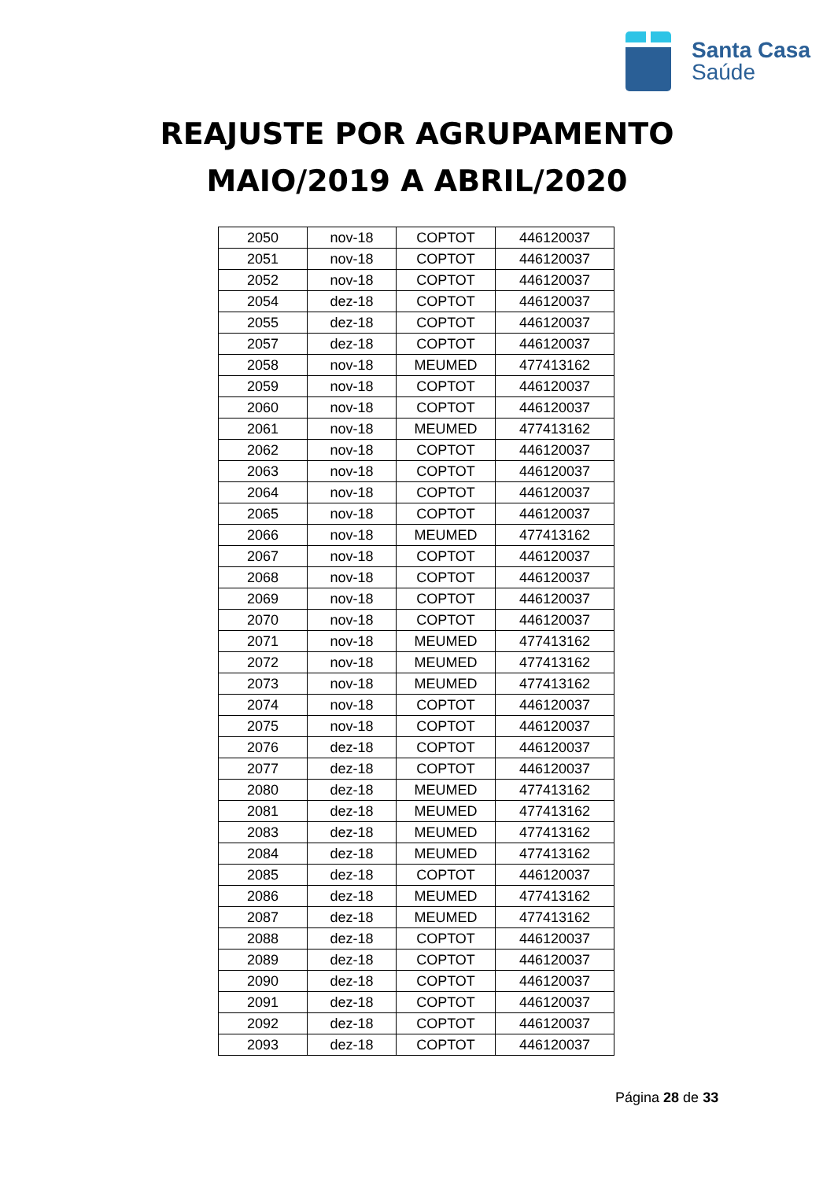Santa Casa
Saúde
REAJUSTE POR AGRUPAMENTO
MAIO/2019 A ABRIL/2020
| 2050 | nov-18 | COPTOT | 446120037 |
| 2051 | nov-18 | COPTOT | 446120037 |
| 2052 | nov-18 | COPTOT | 446120037 |
| 2054 | dez-18 | COPTOT | 446120037 |
| 2055 | dez-18 | COPTOT | 446120037 |
| 2057 | dez-18 | COPTOT | 446120037 |
| 2058 | nov-18 | MEUMED | 477413162 |
| 2059 | nov-18 | COPTOT | 446120037 |
| 2060 | nov-18 | COPTOT | 446120037 |
| 2061 | nov-18 | MEUMED | 477413162 |
| 2062 | nov-18 | COPTOT | 446120037 |
| 2063 | nov-18 | COPTOT | 446120037 |
| 2064 | nov-18 | COPTOT | 446120037 |
| 2065 | nov-18 | COPTOT | 446120037 |
| 2066 | nov-18 | MEUMED | 477413162 |
| 2067 | nov-18 | COPTOT | 446120037 |
| 2068 | nov-18 | COPTOT | 446120037 |
| 2069 | nov-18 | COPTOT | 446120037 |
| 2070 | nov-18 | COPTOT | 446120037 |
| 2071 | nov-18 | MEUMED | 477413162 |
| 2072 | nov-18 | MEUMED | 477413162 |
| 2073 | nov-18 | MEUMED | 477413162 |
| 2074 | nov-18 | COPTOT | 446120037 |
| 2075 | nov-18 | COPTOT | 446120037 |
| 2076 | dez-18 | COPTOT | 446120037 |
| 2077 | dez-18 | COPTOT | 446120037 |
| 2080 | dez-18 | MEUMED | 477413162 |
| 2081 | dez-18 | MEUMED | 477413162 |
| 2083 | dez-18 | MEUMED | 477413162 |
| 2084 | dez-18 | MEUMED | 477413162 |
| 2085 | dez-18 | COPTOT | 446120037 |
| 2086 | dez-18 | MEUMED | 477413162 |
| 2087 | dez-18 | MEUMED | 477413162 |
| 2088 | dez-18 | COPTOT | 446120037 |
| 2089 | dez-18 | COPTOT | 446120037 |
| 2090 | dez-18 | COPTOT | 446120037 |
| 2091 | dez-18 | COPTOT | 446120037 |
| 2092 | dez-18 | COPTOT | 446120037 |
| 2093 | dez-18 | COPTOT | 446120037 |
Página 28 de 33